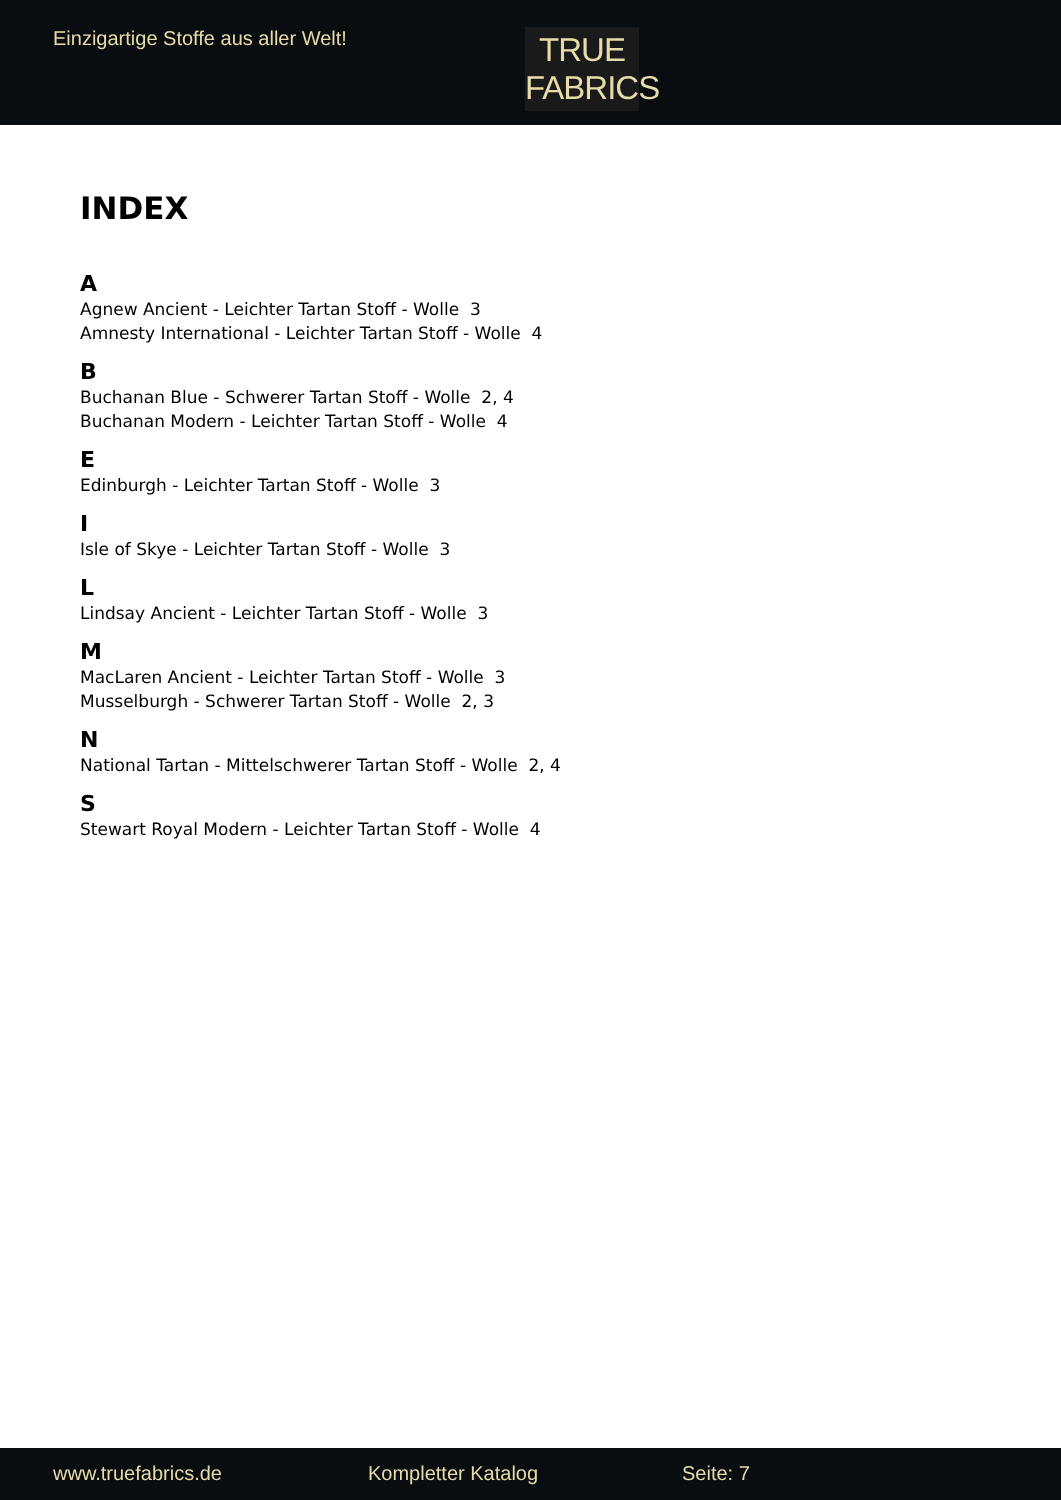Einzigartige Stoffe aus aller Welt!
TRUE
FABRICS
INDEX
A
Agnew Ancient - Leichter Tartan Stoff - Wolle 3
Amnesty International - Leichter Tartan Stoff - Wolle 4
B
Buchanan Blue - Schwerer Tartan Stoff - Wolle 2, 4
Buchanan Modern - Leichter Tartan Stoff - Wolle 4
E
Edinburgh - Leichter Tartan Stoff - Wolle 3
I
Isle of Skye - Leichter Tartan Stoff - Wolle 3
L
Lindsay Ancient - Leichter Tartan Stoff - Wolle 3
M
MacLaren Ancient - Leichter Tartan Stoff - Wolle 3
Musselburgh - Schwerer Tartan Stoff - Wolle 2, 3
N
National Tartan - Mittelschwerer Tartan Stoff - Wolle 2, 4
S
Stewart Royal Modern - Leichter Tartan Stoff - Wolle 4
www.truefabrics.de Kompletter Katalog Seite: 7